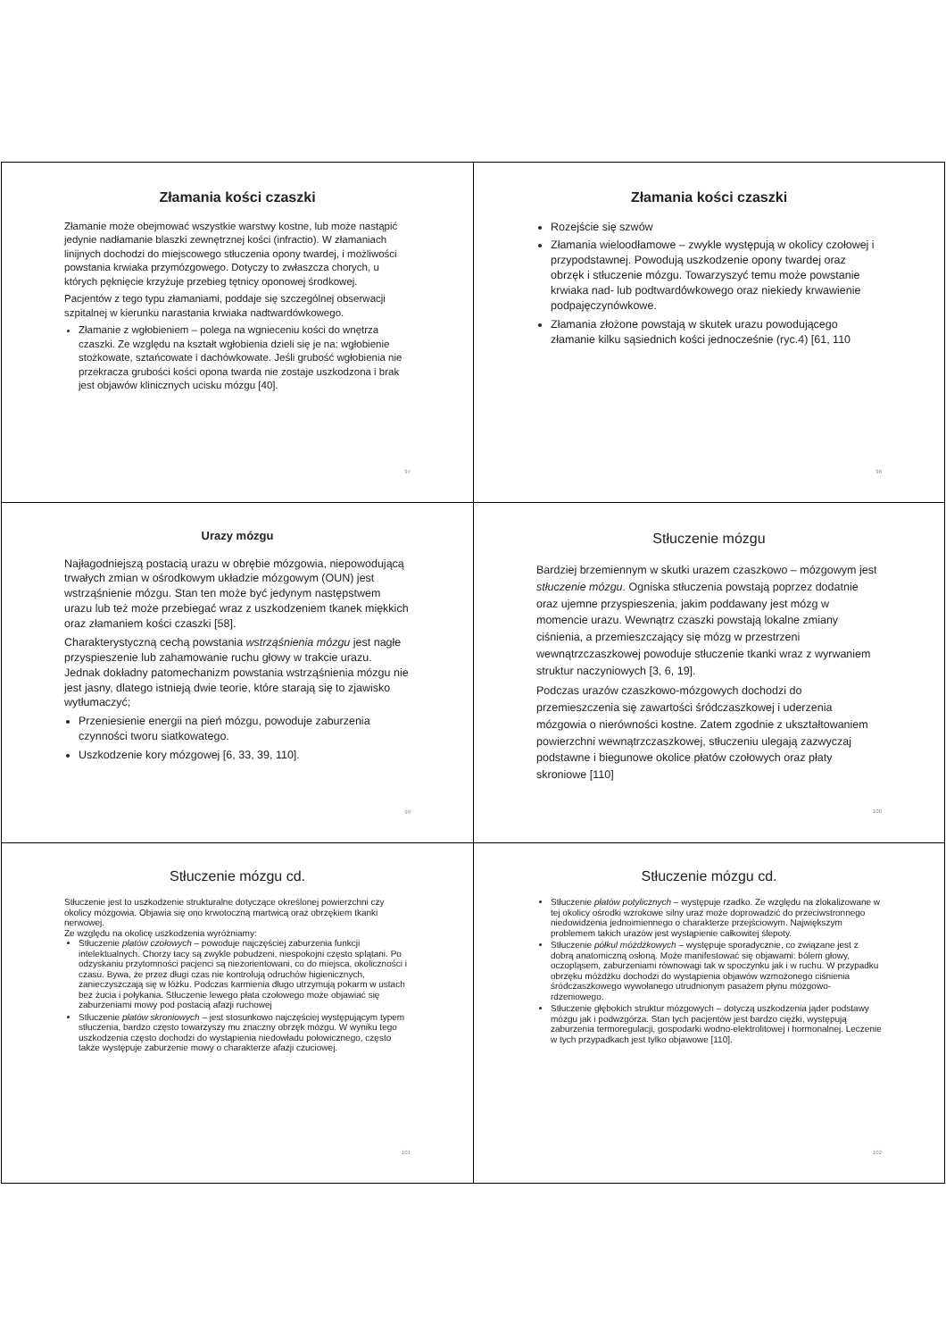Złamania kości czaszki
Złamanie może obejmować wszystkie warstwy kostne, lub może nastąpić jedynie nadłamanie blaszki zewnętrznej kości (infractio). W złamaniach linijnych dochodzi do miejscowego stłuczenia opony twardej, i możliwości powstania krwiaka przymózgowego. Dotyczy to zwłaszcza chorych, u których pęknięcie krzyżuje przebieg tętnicy oponowej środkowej.
Pacjentów z tego typu złamaniami, poddaje się szczególnej obserwacji szpitalnej w kierunku narastania krwiaka nadtwardówkowego.
Złamanie z wgłobieniem – polega na wgnieceniu kości do wnętrza czaszki. Ze względu na kształt wgłobienia dzieli się je na: wgłobienie stożkowate, sztańcowate i dachówkowate. Jeśli grubość wgłobienia nie przekracza grubości kości opona twarda nie zostaje uszkodzona i brak jest objawów klinicznych ucisku mózgu [40].
97
Złamania kości czaszki
Rozejście się szwów
Złamania wieloodłamowe – zwykle występują w okolicy czołowej i przypodstawnej. Powodują uszkodzenie opony twardej oraz obrzęk i stłuczenie mózgu. Towarzyszyć temu może powstanie krwiaka nad- lub podtwardówkowego oraz niekiedy krwawienie podpajęczynówkowe.
Złamania złożone powstają w skutek urazu powodującego złamanie kilku sąsiednich kości jednocześnie (ryc.4) [61, 110
98
Urazy mózgu
Najłagodniejszą postacią urazu w obrębie mózgowia, niepowodującą trwałych zmian w ośrodkowym układzie mózgowym (OUN) jest wstrząśnienie mózgu. Stan ten może być jedynym następstwem urazu lub też może przebiegać wraz z uszkodzeniem tkanek miękkich oraz złamaniem kości czaszki [58].
Charakterystyczną cechą powstania wstrząśnienia mózgu jest nagłe przyspieszenie lub zahamowanie ruchu głowy w trakcie urazu. Jednak dokładny patomechanizm powstania wstrząśnienia mózgu nie jest jasny, dlatego istnieją dwie teorie, które starają się to zjawisko wytłumaczyć;
Przeniesienie energii na pień mózgu, powoduje zaburzenia czynności tworu siatkowatego.
Uszkodzenie kory mózgowej [6, 33, 39, 110].
99
Stłuczenie mózgu
Bardziej brzemiennym w skutki urazem czaszkowo – mózgowym jest stłuczenie mózgu. Ogniska stłuczenia powstają poprzez dodatnie oraz ujemne przyspieszenia, jakim poddawany jest mózg w momencie urazu. Wewnątrz czaszki powstają lokalne zmiany ciśnienia, a przemieszczający się mózg w przestrzeni wewnątrzczaszkowej powoduje stłuczenie tkanki wraz z wyrwaniem struktur naczyniowych [3, 6, 19].
Podczas urazów czaszkowo-mózgowych dochodzi do przemieszczenia się zawartości śródczaszkowej i uderzenia mózgowia o nierówności kostne. Zatem zgodnie z ukształtowaniem powierzchni wewnątrzczaszkowej, stłuczeniu ulegają zazwyczaj podstawne i biegunowe okolice płatów czołowych oraz płaty skroniowe [110]
100
Stłuczenie mózgu cd.
Stłuczenie jest to uszkodzenie strukturalne dotyczące określonej powierzchni czy okolicy mózgowia. Objawia się ono krwotoczną martwicą oraz obrzękiem tkanki nerwowej.
Ze względu na okolicę uszkodzenia wyróżniamy:
Stłuczenie płatów czołowych – powoduje najczęściej zaburzenia funkcji intelektualnych. Chorzy tacy są zwykle pobudzeni, niespokojni często splątani. Po odzyskaniu przytomności pacjenci są niezorientowani, co do miejsca, okoliczności i czasu. Bywa, że przez długi czas nie kontrolują odruchów higienicznych, zanieczyszczają się w łóżku. Podczas karmienia długo utrzymują pokarm w ustach bez żucia i połykania. Stłuczenie lewego płata czołowego może objawiać się zaburzeniami mowy pod postacią afazji ruchowej
Stłuczenie płatów skroniowych – jest stosunkowo najczęściej występującym typem stłuczenia, bardzo często towarzyszy mu znaczny obrzęk mózgu. W wyniku tego uszkodzenia często dochodzi do wystąpienia niedowładu połowicznego, często także występuje zaburzenie mowy o charakterze afazji czuciowej.
101
Stłuczenie mózgu cd.
Stłuczenie płatów potylicznych – występuje rzadko. Ze względu na zlokalizowane w tej okolicy ośrodki wzrokowe silny uraz może doprowadzić do przeciwstronnego niedowidzenia jednoimiennego o charakterze przejściowym. Największym problemem takich urazów jest wystąpienie całkowitej ślepoty.
Stłuczenie półkul móżdżkowych – występuje sporadycznie, co związane jest z dobrą anatomiczną osłoną. Może manifestować się objawami: bólem głowy, oczopląsem, zaburzeniami równowagi tak w spoczynku jak i w ruchu. W przypadku obrzęku móżdżku dochodzi do wystąpienia objawów wzmożonego ciśnienia śródczaszkowego wywołanego utrudnionym pasażem płynu mózgowo-rdzeniowego.
Stłuczenie głębokich struktur mózgowych – dotyczą uszkodzenia jąder podstawy mózgu jak i podwzgórza. Stan tych pacjentów jest bardzo ciężki, występują zaburzenia termoregulacji, gospodarki wodno-elektrolitowej i hormonalnej. Leczenie w tych przypadkach jest tylko objawowe [110].
102